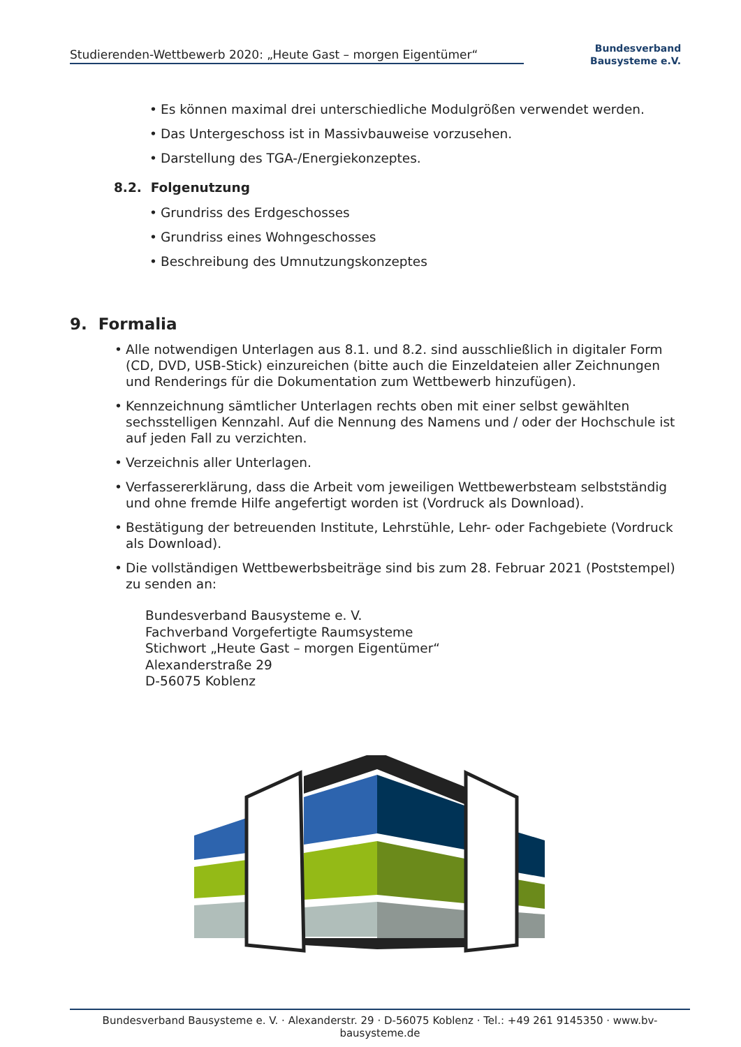Studierenden-Wettbewerb 2020: „Heute Gast – morgen Eigentümer“
Bundesverband
Bausysteme e.V.
• Es können maximal drei unterschiedliche Modulgrößen verwendet werden.
• Das Untergeschoss ist in Massivbauweise vorzusehen.
• Darstellung des TGA-/Energiekonzeptes.
8.2. Folgenutzung
• Grundriss des Erdgeschosses
• Grundriss eines Wohngeschosses
• Beschreibung des Umnutzungskonzeptes
9. Formalia
• Alle notwendigen Unterlagen aus 8.1. und 8.2. sind ausschließlich in digitaler Form (CD, DVD, USB-Stick) einzureichen (bitte auch die Einzeldateien aller Zeichnungen und Renderings für die Dokumentation zum Wettbewerb hinzufügen).
• Kennzeichnung sämtlicher Unterlagen rechts oben mit einer selbst gewählten sechsstelligen Kennzahl. Auf die Nennung des Namens und / oder der Hochschule ist auf jeden Fall zu verzichten.
• Verzeichnis aller Unterlagen.
• Verfassererklärung, dass die Arbeit vom jeweiligen Wettbewerbsteam selbstständig und ohne fremde Hilfe angefertigt worden ist (Vordruck als Download).
• Bestätigung der betreuenden Institute, Lehrstühle, Lehr- oder Fachgebiete (Vordruck als Download).
• Die vollständigen Wettbewerbsbeiträge sind bis zum 28. Februar 2021 (Poststempel) zu senden an:
Bundesverband Bausysteme e. V.
Fachverband Vorgefertigte Raumsysteme
Stichwort „Heute Gast – morgen Eigentümer“
Alexanderstraße 29
D-56075 Koblenz
Bundesverband Bausysteme e. V. · Alexanderstr. 29 · D-56075 Koblenz · Tel.: +49 261 9145350 · www.bv-bausysteme.de